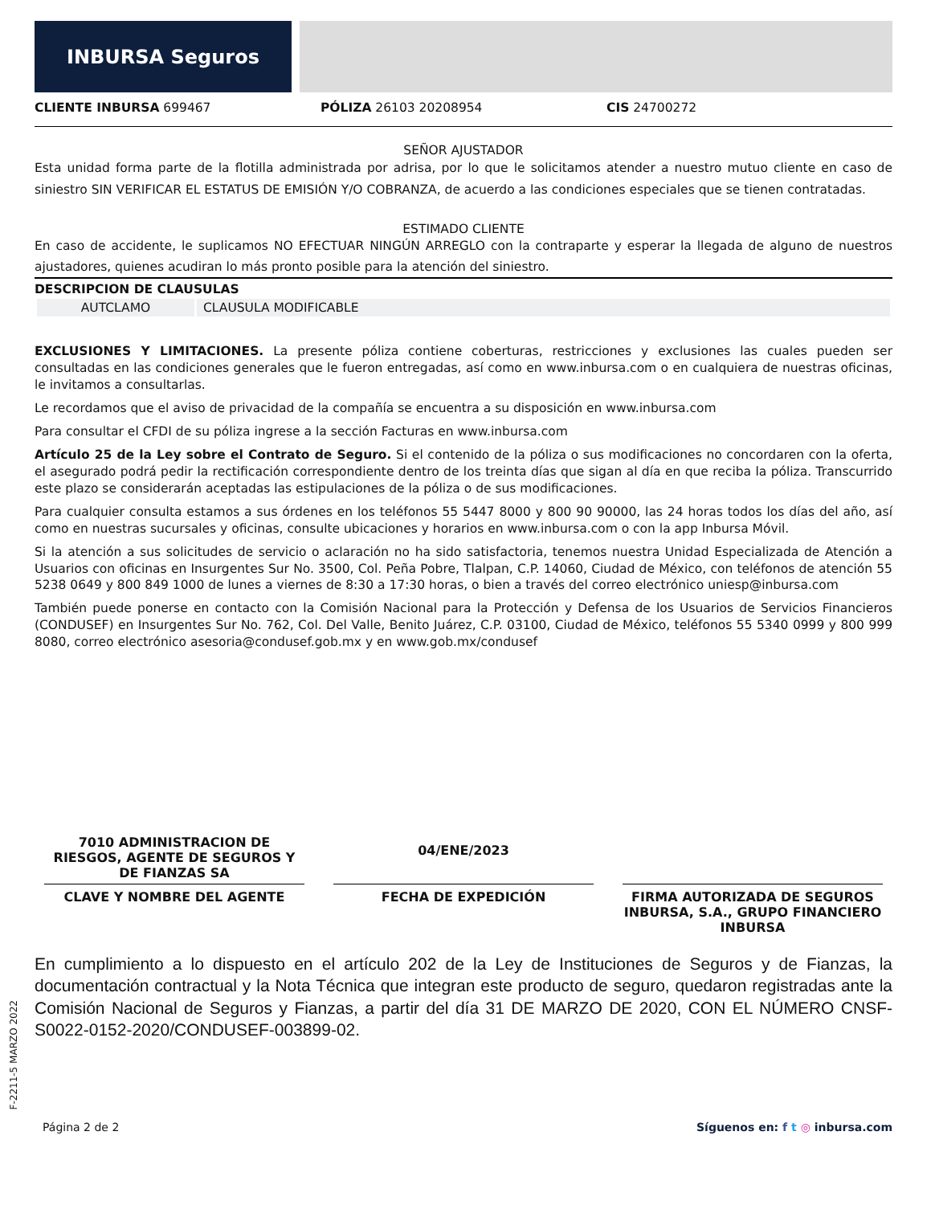INBURSA Seguros
CLIENTE INBURSA 699467 PÓLIZA 26103 20208954 CIS 24700272
SEÑOR AJUSTADOR
Esta unidad forma parte de la flotilla administrada por adrisa, por lo que le solicitamos atender a nuestro mutuo cliente en caso de siniestro SIN VERIFICAR EL ESTATUS DE EMISIÓN Y/O COBRANZA, de acuerdo a las condiciones especiales que se tienen contratadas.
ESTIMADO CLIENTE
En caso de accidente, le suplicamos NO EFECTUAR NINGÚN ARREGLO con la contraparte y esperar la llegada de alguno de nuestros ajustadores, quienes acudiran lo más pronto posible para la atención del siniestro.
DESCRIPCION DE CLAUSULAS
| AUTCLAMO | CLAUSULA MODIFICABLE |
EXCLUSIONES Y LIMITACIONES. La presente póliza contiene coberturas, restricciones y exclusiones las cuales pueden ser consultadas en las condiciones generales que le fueron entregadas, así como en www.inbursa.com o en cualquiera de nuestras oficinas, le invitamos a consultarlas.
Le recordamos que el aviso de privacidad de la compañía se encuentra a su disposición en www.inbursa.com
Para consultar el CFDI de su póliza ingrese a la sección Facturas en www.inbursa.com
Artículo 25 de la Ley sobre el Contrato de Seguro. Si el contenido de la póliza o sus modificaciones no concordaren con la oferta, el asegurado podrá pedir la rectificación correspondiente dentro de los treinta días que sigan al día en que reciba la póliza. Transcurrido este plazo se considerarán aceptadas las estipulaciones de la póliza o de sus modificaciones.
Para cualquier consulta estamos a sus órdenes en los teléfonos 55 5447 8000 y 800 90 90000, las 24 horas todos los días del año, así como en nuestras sucursales y oficinas, consulte ubicaciones y horarios en www.inbursa.com o con la app Inbursa Móvil.
Si la atención a sus solicitudes de servicio o aclaración no ha sido satisfactoria, tenemos nuestra Unidad Especializada de Atención a Usuarios con oficinas en Insurgentes Sur No. 3500, Col. Peña Pobre, Tlalpan, C.P. 14060, Ciudad de México, con teléfonos de atención 55 5238 0649 y 800 849 1000 de lunes a viernes de 8:30 a 17:30 horas, o bien a través del correo electrónico uniesp@inbursa.com
También puede ponerse en contacto con la Comisión Nacional para la Protección y Defensa de los Usuarios de Servicios Financieros (CONDUSEF) en Insurgentes Sur No. 762, Col. Del Valle, Benito Juárez, C.P. 03100, Ciudad de México, teléfonos 55 5340 0999 y 800 999 8080, correo electrónico asesoria@condusef.gob.mx y en www.gob.mx/condusef
7010 ADMINISTRACION DE RIESGOS, AGENTE DE SEGUROS Y DE FIANZAS SA
CLAVE Y NOMBRE DEL AGENTE
04/ENE/2023
FECHA DE EXPEDICIÓN
FIRMA AUTORIZADA DE SEGUROS INBURSA, S.A., GRUPO FINANCIERO INBURSA
En cumplimiento a lo dispuesto en el artículo 202 de la Ley de Instituciones de Seguros y de Fianzas, la documentación contractual y la Nota Técnica que integran este producto de seguro, quedaron registradas ante la Comisión Nacional de Seguros y Fianzas, a partir del día 31 DE MARZO DE 2020, CON EL NÚMERO CNSF-S0022-0152-2020/CONDUSEF-003899-02.
Página 2 de 2 Síguenos en: f t ◎ inbursa.com
F-2211-5 MARZO 2022